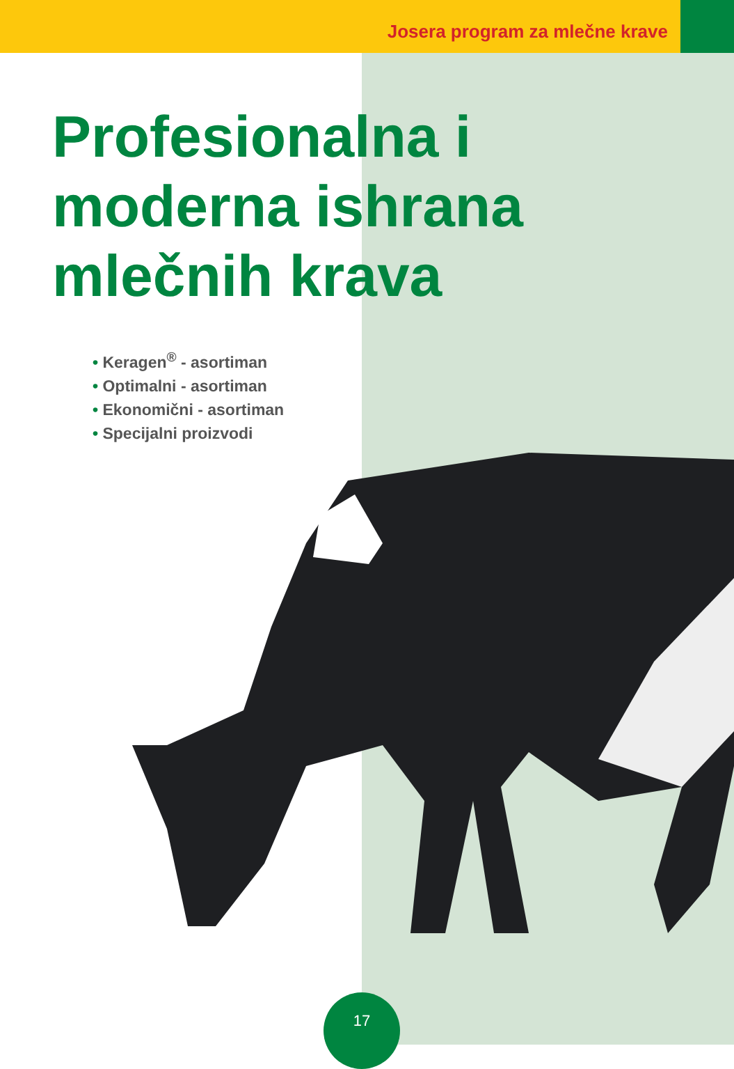Josera program za mlečne krave
Profesionalna i
moderna ishrana
mlečnih krava
• Keragen<sup>®</sup> - asortiman
• Optimalni - asortiman
• Ekonomični - asortiman
• Specijalni proizvodi
17